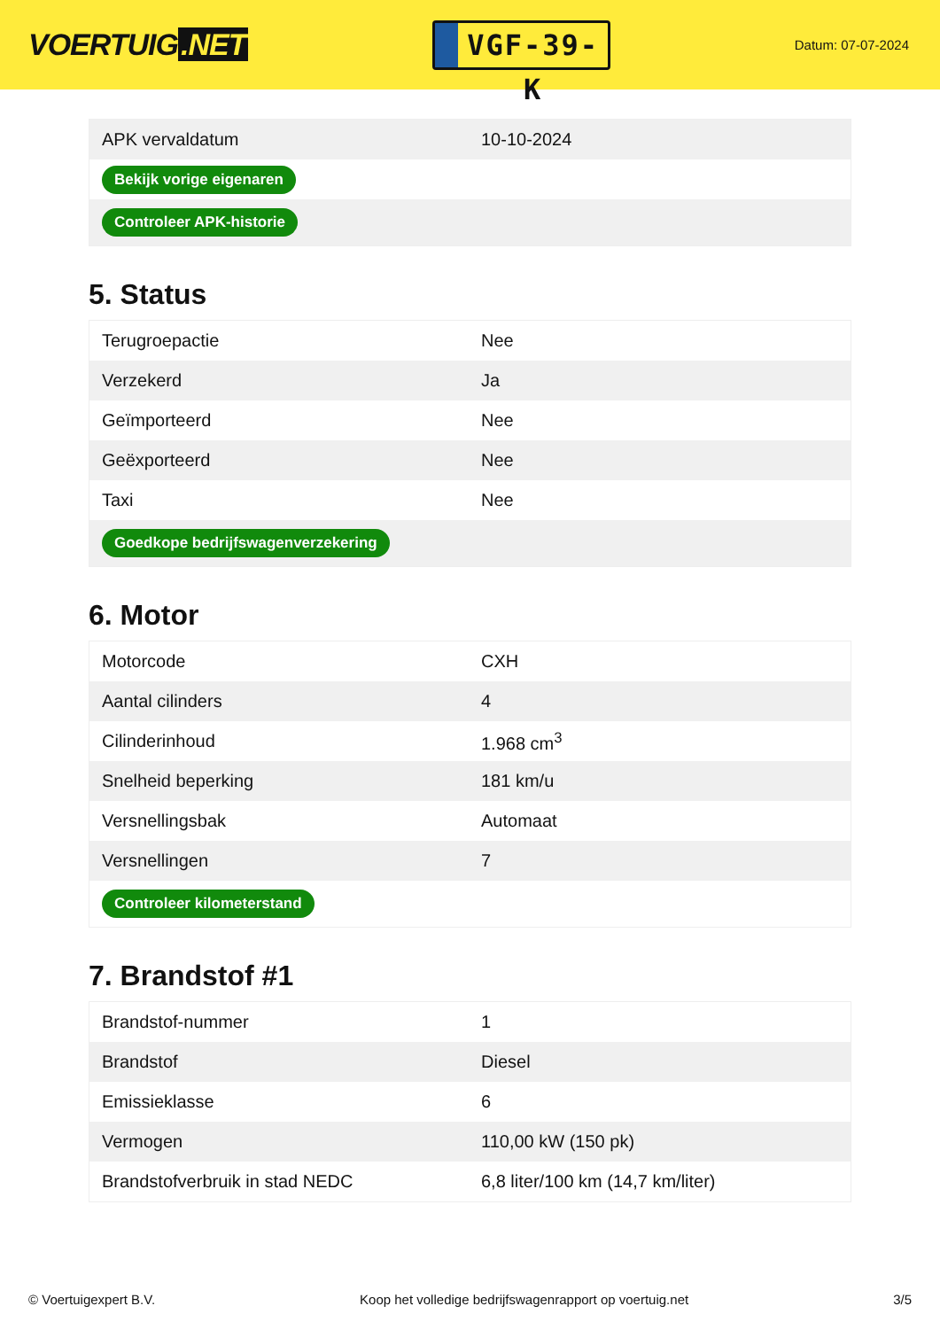VOERTUIG.NET
VGF-39-K
Datum: 07-07-2024
| APK vervaldatum | 10-10-2024 |
| Bekijk vorige eigenaren | |
| Controleer APK-historie | |
5. Status
| Terugroepactie | Nee |
| Verzekerd | Ja |
| Geïmporteerd | Nee |
| Geëxporteerd | Nee |
| Taxi | Nee |
| Goedkope bedrijfswagenverzekering | |
6. Motor
| Motorcode | CXH |
| Aantal cilinders | 4 |
| Cilinderinhoud | 1.968 cm<sup>3</sup> |
| Snelheid beperking | 181 km/u |
| Versnellingsbak | Automaat |
| Versnellingen | 7 |
| Controleer kilometerstand | |
7. Brandstof #1
| Brandstof-nummer | 1 |
| Brandstof | Diesel |
| Emissieklasse | 6 |
| Vermogen | 110,00 kW (150 pk) |
| Brandstofverbruik in stad NEDC | 6,8 liter/100 km (14,7 km/liter) |
© Voertuigexpert B.V. Koop het volledige bedrijfswagenrapport op voertuig.net 3/5